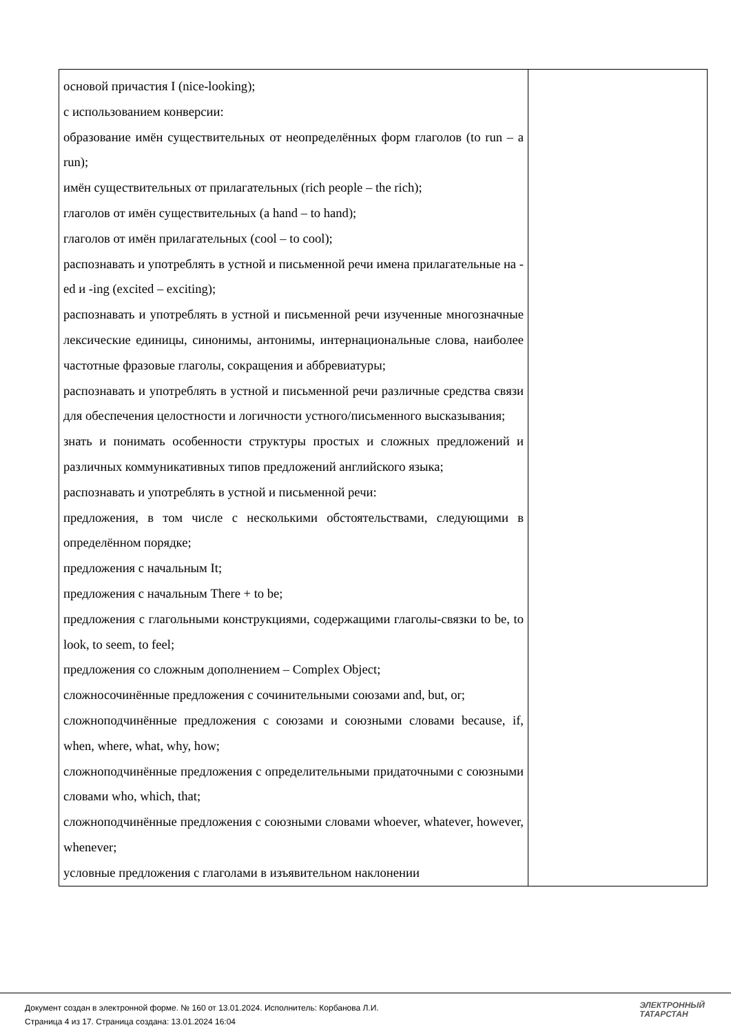| основой причастия I (nice-looking); с использованием конверсии: образование имён существительных от неопределённых форм глаголов (to run – a run); имён существительных от прилагательных (rich people – the rich); глаголов от имён существительных (a hand – to hand); глаголов от имён прилагательных (cool – to cool); распознавать и употреблять в устной и письменной речи имена прилагательные на -ed и -ing (excited – exciting); распознавать и употреблять в устной и письменной речи изученные многозначные лексические единицы, синонимы, антонимы, интернациональные слова, наиболее частотные фразовые глаголы, сокращения и аббревиатуры; распознавать и употреблять в устной и письменной речи различные средства связи для обеспечения целостности и логичности устного/письменного высказывания; знать и понимать особенности структуры простых и сложных предложений и различных коммуникативных типов предложений английского языка; распознавать и употреблять в устной и письменной речи: предложения, в том числе с несколькими обстоятельствами, следующими в определённом порядке; предложения с начальным It; предложения с начальным There + to be; предложения с глагольными конструкциями, содержащими глаголы-связки to be, to look, to seem, to feel; предложения со сложным дополнением – Complex Object; сложносочинённые предложения с сочинительными союзами and, but, or; сложноподчинённые предложения с союзами и союзными словами because, if, when, where, what, why, how; сложноподчинённые предложения с определительными придаточными с союзными словами who, which, that; сложноподчинённые предложения с союзными словами whoever, whatever, however, whenever; условные предложения с глаголами в изъявительном наклонении | |
Документ создан в электронной форме. № 160 от 13.01.2024. Исполнитель: Корбанова Л.И.
Страница 4 из 17. Страница создана: 13.01.2024 16:04
ЭЛЕКТРОННЫЙ
ТАТАРСТАН